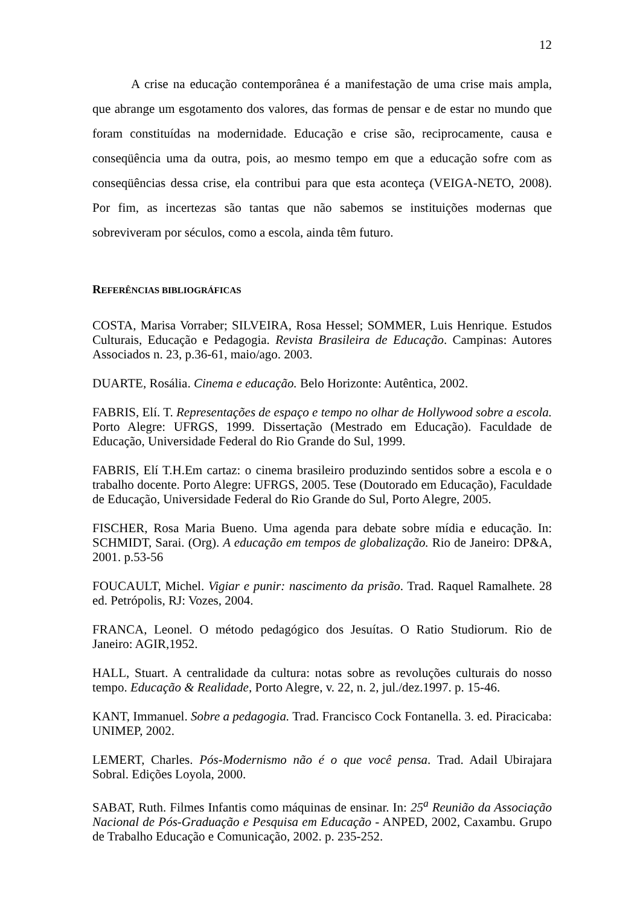12
A crise na educação contemporânea é a manifestação de uma crise mais ampla, que abrange um esgotamento dos valores, das formas de pensar e de estar no mundo que foram constituídas na modernidade. Educação e crise são, reciprocamente, causa e conseqüência uma da outra, pois, ao mesmo tempo em que a educação sofre com as conseqüências dessa crise, ela contribui para que esta aconteça (VEIGA-NETO, 2008). Por fim, as incertezas são tantas que não sabemos se instituições modernas que sobreviveram por séculos, como a escola, ainda têm futuro.
REFERÊNCIAS BIBLIOGRÁFICAS
COSTA, Marisa Vorraber; SILVEIRA, Rosa Hessel; SOMMER, Luis Henrique. Estudos Culturais, Educação e Pedagogia. Revista Brasileira de Educação. Campinas: Autores Associados n. 23, p.36-61, maio/ago. 2003.
DUARTE, Rosália. Cinema e educação. Belo Horizonte: Autêntica, 2002.
FABRIS, Elí. T. Representações de espaço e tempo no olhar de Hollywood sobre a escola. Porto Alegre: UFRGS, 1999. Dissertação (Mestrado em Educação). Faculdade de Educação, Universidade Federal do Rio Grande do Sul, 1999.
FABRIS, Elí T.H.Em cartaz: o cinema brasileiro produzindo sentidos sobre a escola e o trabalho docente. Porto Alegre: UFRGS, 2005. Tese (Doutorado em Educação), Faculdade de Educação, Universidade Federal do Rio Grande do Sul, Porto Alegre, 2005.
FISCHER, Rosa Maria Bueno. Uma agenda para debate sobre mídia e educação. In: SCHMIDT, Sarai. (Org). A educação em tempos de globalização. Rio de Janeiro: DP&A, 2001. p.53-56
FOUCAULT, Michel. Vigiar e punir: nascimento da prisão. Trad. Raquel Ramalhete. 28 ed. Petrópolis, RJ: Vozes, 2004.
FRANCA, Leonel. O método pedagógico dos Jesuítas. O Ratio Studiorum. Rio de Janeiro: AGIR,1952.
HALL, Stuart. A centralidade da cultura: notas sobre as revoluções culturais do nosso tempo. Educação & Realidade, Porto Alegre, v. 22, n. 2, jul./dez.1997. p. 15-46.
KANT, Immanuel. Sobre a pedagogia. Trad. Francisco Cock Fontanella. 3. ed. Piracicaba: UNIMEP, 2002.
LEMERT, Charles. Pós-Modernismo não é o que você pensa. Trad. Adail Ubirajara Sobral. Edições Loyola, 2000.
SABAT, Ruth. Filmes Infantis como máquinas de ensinar. In: 25<sup>a</sup> Reunião da Associação Nacional de Pós-Graduação e Pesquisa em Educação - ANPED, 2002, Caxambu. Grupo de Trabalho Educação e Comunicação, 2002. p. 235-252.